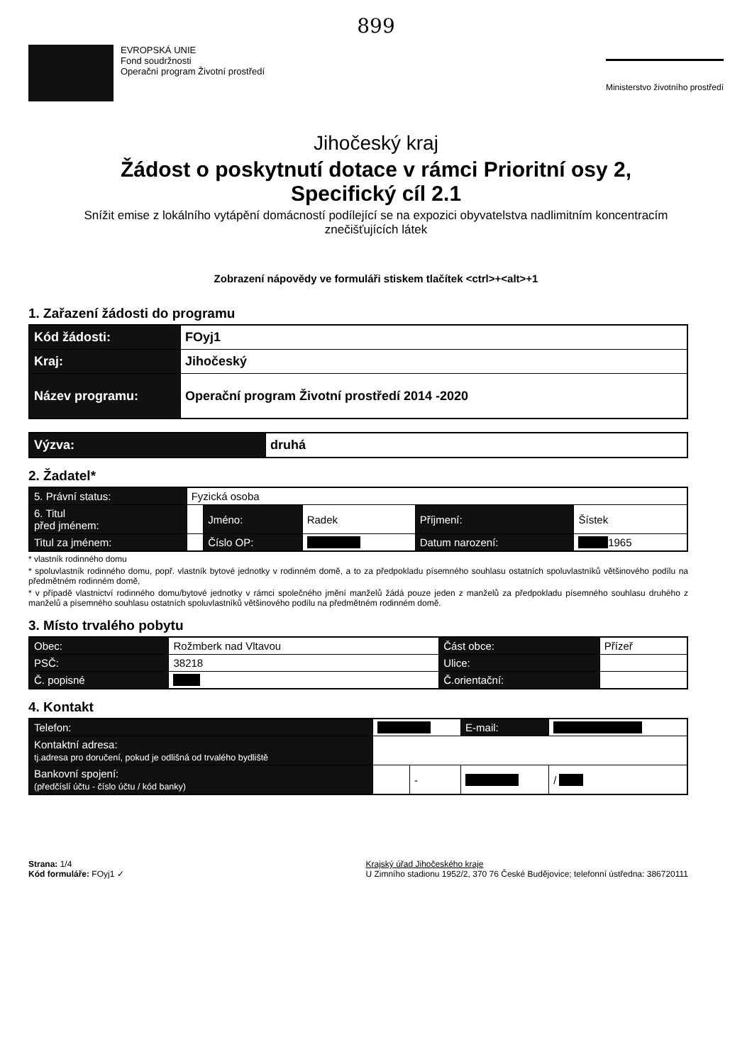899
EVROPSKÁ UNIE
Fond soudržnosti
Operační program Životní prostředí
Ministerstvo životního prostředí
Jihočeský kraj
Žádost o poskytnutí dotace v rámci Prioritní osy 2,
Specifický cíl 2.1
Snížit emise z lokálního vytápění domácností podílející se na expozici obyvatelstva nadlimitním koncentracím znečišťujících látek
Zobrazení nápovědy ve formuláři stiskem tlačítek <ctrl>+<alt>+1
1. Zařazení žádosti do programu
| Kód žádosti: | FOyj1 |
| Kraj: | Jihočeský |
| Název programu: | Operační program Životní prostředí 2014 -2020 |
| Výzva: | druhá |
2. Žadatel*
| 5. Právní status: | Fyzická osoba | | | | |
| 6. Titul před jménem: | | Jméno: | Radek | Příjmení: | Šístek |
| Titul za jménem: | | Číslo OP: | | Datum narození: | 1965 |
* vlastník rodinného domu
* spoluvlastník rodinného domu, popř. vlastník bytové jednotky v rodinném domě, a to za předpokladu písemného souhlasu ostatních spoluvlastníků většinového podílu na předmětném rodinném domě,
* v případě vlastnictví rodinného domu/bytové jednotky v rámci společného jmění manželů žádá pouze jeden z manželů za předpokladu písemného souhlasu druhého z manželů a písemného souhlasu ostatních spoluvlastníků většinového podílu na předmětném rodinném domě.
3. Místo trvalého pobytu
| Obec: | Rožmberk nad Vltavou | Část obce: | Přízeř |
| PSČ: | 38218 | Ulice: | |
| Č. popisné | | Č.orientační: | |
4. Kontakt
| Telefon: | | | E-mail: | | |
| Kontaktní adresa: tj.adresa pro doručení, pokud je odlišná od trvalého bydliště | | | | | |
| Bankovní spojení: (předčíslí účtu - číslo účtu / kód banky) | | - | | | / |
Strana: 1/4
Kód formuláře: FOyj1 ✓
Krajský úřad Jihočeského kraje
U Zimního stadionu 1952/2, 370 76 České Budějovice; telefonní ústředna: 386720111